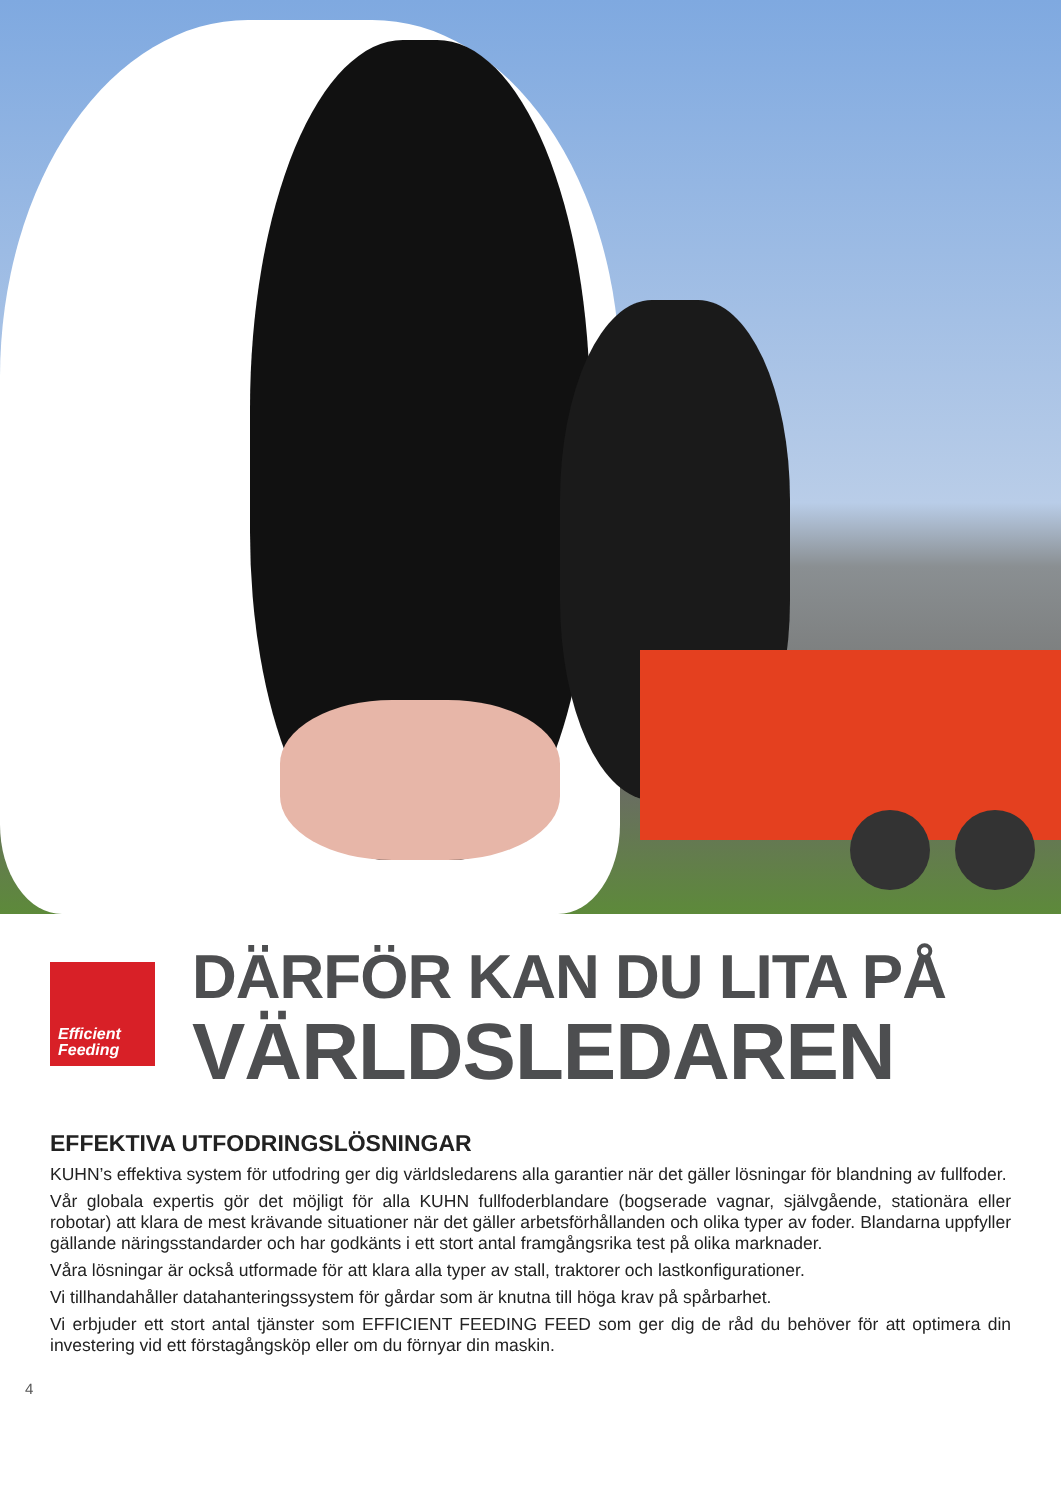Efficient
Feeding
DÄRFÖR KAN DU LITA PÅ
VÄRLDSLEDAREN
EFFEKTIVA UTFODRINGSLÖSNINGAR
KUHN’s effektiva system för utfodring ger dig världsledarens alla garantier när det gäller lösningar för blandning av fullfoder.
Vår globala expertis gör det möjligt för alla KUHN fullfoderblandare (bogserade vagnar, självgående, stationära eller robotar) att klara de mest krävande situationer när det gäller arbetsförhållanden och olika typer av foder. Blandarna uppfyller gällande näringsstandarder och har godkänts i ett stort antal framgångsrika test på olika marknader.
Våra lösningar är också utformade för att klara alla typer av stall, traktorer och lastkonfigurationer.
Vi tillhandahåller datahanteringssystem för gårdar som är knutna till höga krav på spårbarhet.
Vi erbjuder ett stort antal tjänster som EFFICIENT FEEDING FEED som ger dig de råd du behöver för att optimera din investering vid ett förstagångsköp eller om du förnyar din maskin.
4